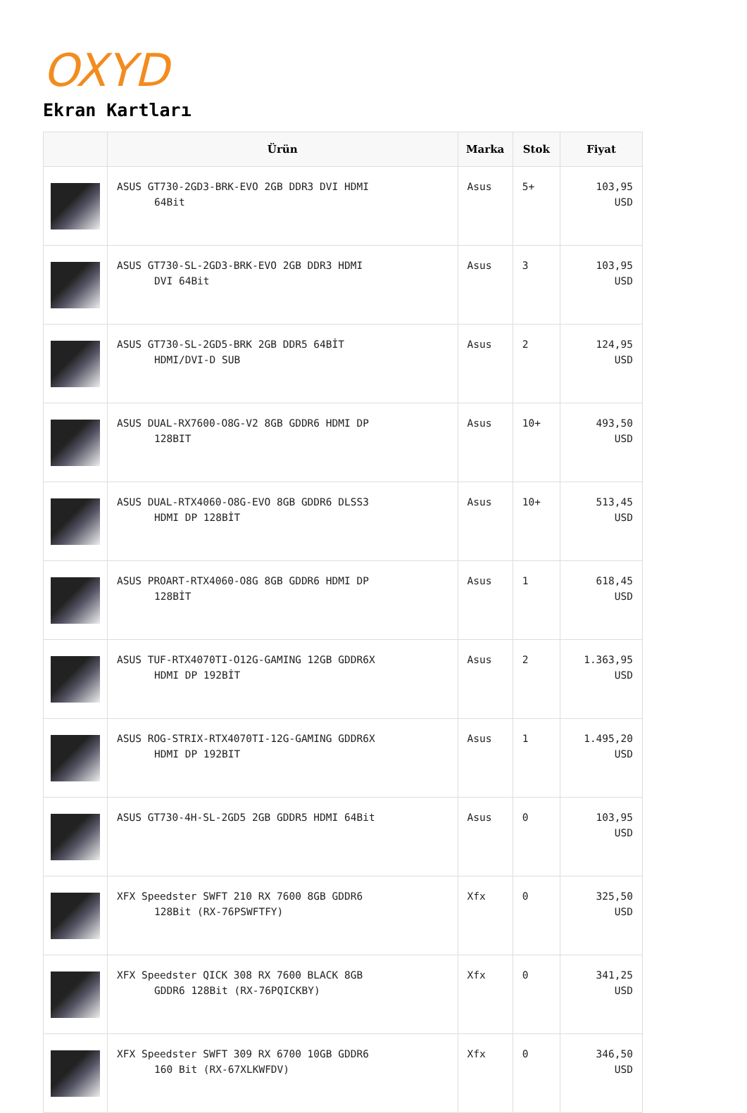OXYD
Ekran Kartları
| | Ürün | Marka | Stok | Fiyat |
| --- | --- | --- | --- | --- |
| | ASUS GT730-2GD3-BRK-EVO 2GB DDR3 DVI HDMI 64Bit | Asus | 5+ | 103,95 USD |
| | ASUS GT730-SL-2GD3-BRK-EVO 2GB DDR3 HDMI DVI 64Bit | Asus | 3 | 103,95 USD |
| | ASUS GT730-SL-2GD5-BRK 2GB DDR5 64BİT HDMI/DVI-D SUB | Asus | 2 | 124,95 USD |
| | ASUS DUAL-RX7600-O8G-V2 8GB GDDR6 HDMI DP 128BIT | Asus | 10+ | 493,50 USD |
| | ASUS DUAL-RTX4060-O8G-EVO 8GB GDDR6 DLSS3 HDMI DP 128BİT | Asus | 10+ | 513,45 USD |
| | ASUS PROART-RTX4060-O8G 8GB GDDR6 HDMI DP 128BİT | Asus | 1 | 618,45 USD |
| | ASUS TUF-RTX4070TI-O12G-GAMING 12GB GDDR6X HDMI DP 192BİT | Asus | 2 | 1.363,95 USD |
| | ASUS ROG-STRIX-RTX4070TI-12G-GAMING GDDR6X HDMI DP 192BIT | Asus | 1 | 1.495,20 USD |
| | ASUS GT730-4H-SL-2GD5 2GB GDDR5 HDMI 64Bit | Asus | 0 | 103,95 USD |
| | XFX Speedster SWFT 210 RX 7600 8GB GDDR6 128Bit (RX-76PSWFTFY) | Xfx | 0 | 325,50 USD |
| | XFX Speedster QICK 308 RX 7600 BLACK 8GB GDDR6 128Bit (RX-76PQICKBY) | Xfx | 0 | 341,25 USD |
| | XFX Speedster SWFT 309 RX 6700 10GB GDDR6 160 Bit (RX-67XLKWFDV) | Xfx | 0 | 346,50 USD |